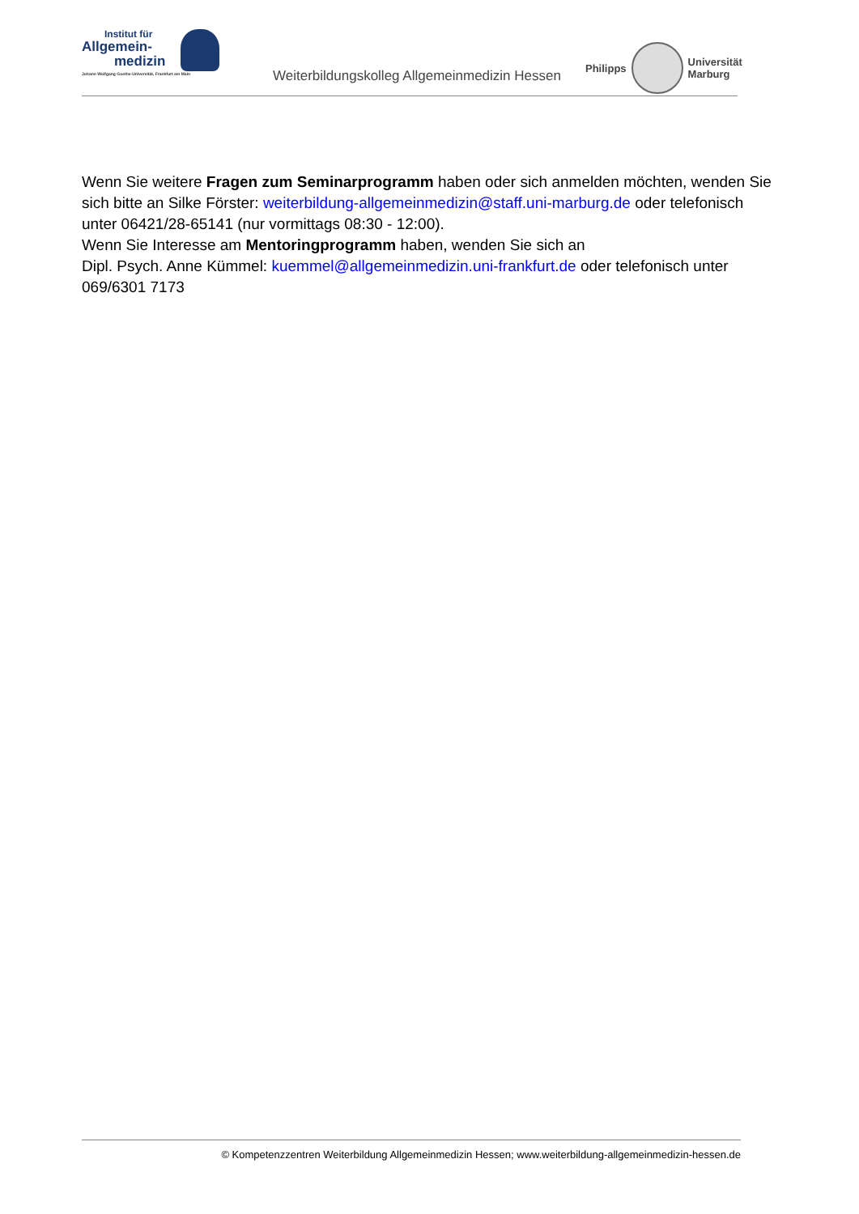Institut für
Allgemein-
medizin
Johann Wolfgang Goethe-Universität, Frankfurt am Main
Weiterbildungskolleg Allgemeinmedizin Hessen
Philipps
Universität
Marburg
Wenn Sie weitere Fragen zum Seminarprogramm haben oder sich anmelden möchten, wenden Sie sich bitte an Silke Förster: weiterbildung-allgemeinmedizin@staff.uni-marburg.de oder telefonisch unter 06421/28-65141 (nur vormittags 08:30 - 12:00).
Wenn Sie Interesse am Mentoringprogramm haben, wenden Sie sich an
Dipl. Psych. Anne Kümmel: kuemmel@allgemeinmedizin.uni-frankfurt.de oder telefonisch unter 069/6301 7173
© Kompetenzzentren Weiterbildung Allgemeinmedizin Hessen; www.weiterbildung-allgemeinmedizin-hessen.de